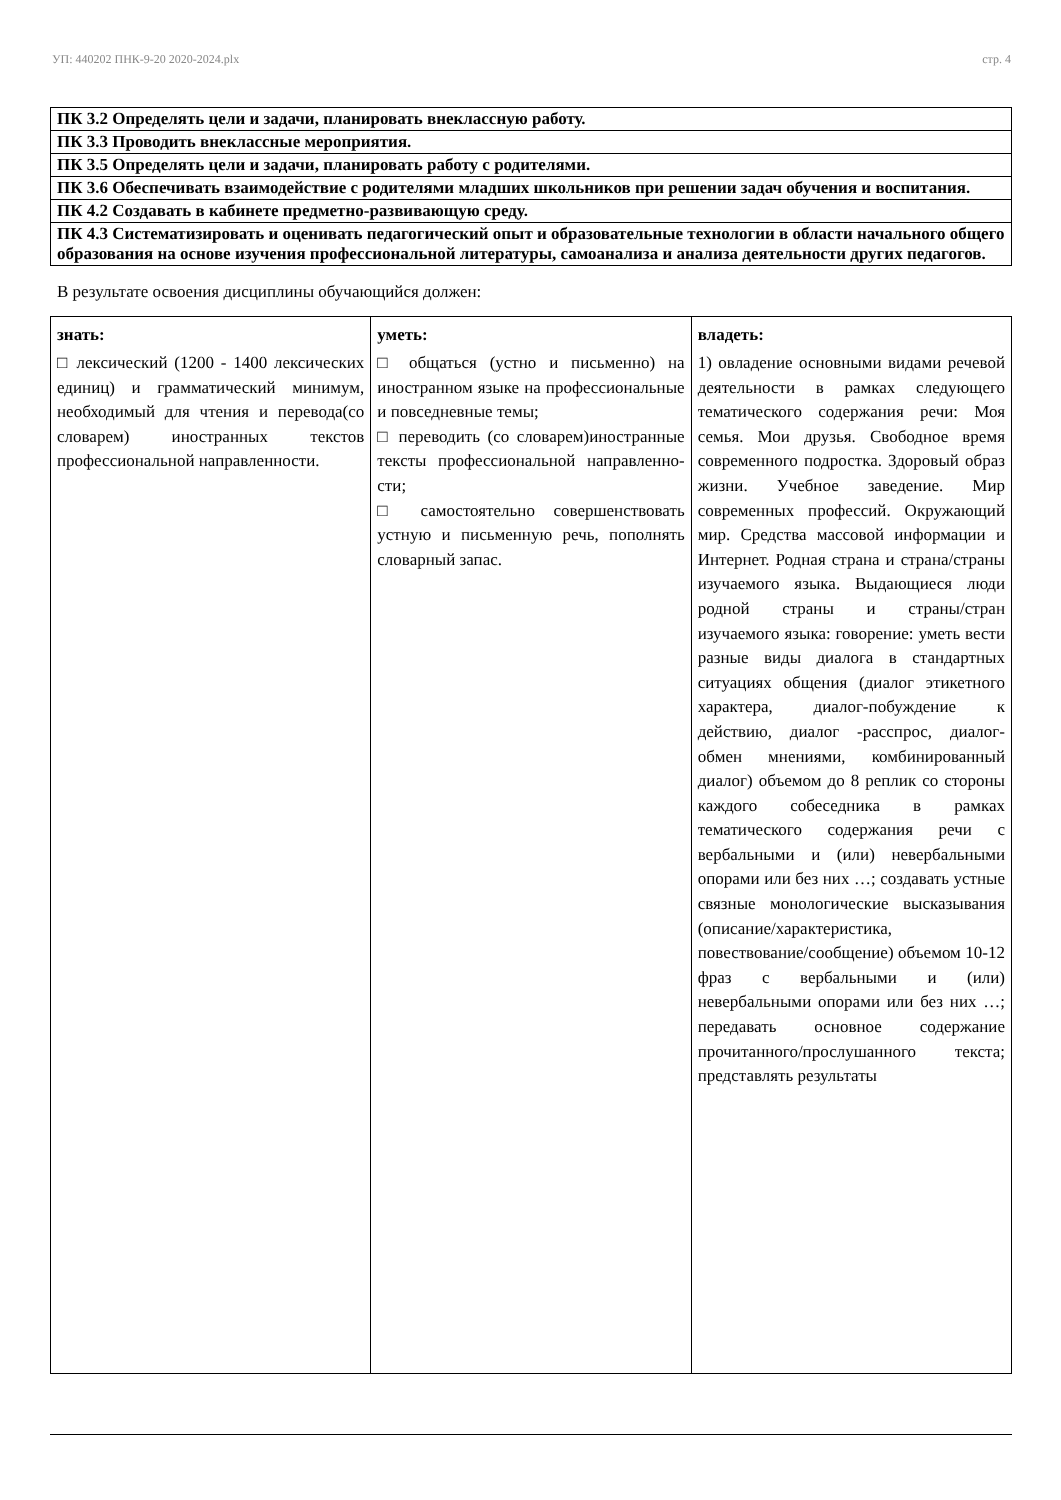УП: 440202 ПНК-9-20 2020-2024.plx стр. 4
| ПК 3.2 Определять цели и задачи, планировать внеклассную работу. |
| ПК 3.3 Проводить внеклассные мероприятия. |
| ПК 3.5 Определять цели и задачи, планировать работу с родителями. |
| ПК 3.6 Обеспечивать взаимодействие с родителями младших школьников при решении задач обучения и воспитания. |
| ПК 4.2 Создавать в кабинете предметно-развивающую среду. |
| ПК 4.3 Систематизировать и оценивать педагогический опыт и образовательные технологии в области начального общего образования на основе изучения профессиональной литературы, самоанализа и анализа деятельности других педагогов. |
В результате освоения дисциплины обучающийся должен:
| знать: | уметь: | владеть: |
| --- | --- | --- |
| □ лексический (1200 - 1400 лексических единиц) и грамматический минимум, необходимый для чтения и перевода(со словарем) иностранных текстов профессиональной направленности. | □ общаться (устно и письменно) на иностранном языке на профессиональные и повседневные темы; □ переводить (со словарем)иностранные тексты профессиональной направленно-сти; □ самостоятельно совершенствовать устную и письменную речь, пополнять словарный запас. | 1) овладение основными видами речевой деятельности в рамках следующего тематического содержания речи: Моя семья. Мои друзья. Свободное время современного подростка. Здоровый образ жизни. Учебное заведение. Мир современных профессий. Окружающий мир. Средства массовой информации и Интернет. Родная страна и страна/страны изучаемого языка. Выдающиеся люди родной страны и страны/стран изучаемого языка: говорение: уметь вести разные виды диалога в стандартных ситуациях общения (диалог этикетного характера, диалог-побуждение к действию, диалог -расспрос, диалог-обмен мнениями, комбинированный диалог) объемом до 8 реплик со стороны каждого собеседника в рамках тематического содержания речи с вербальными и (или) невербальными опорами или без них …; создавать устные связные монологические высказывания (описание/характеристика, повествование/сообщение) объемом 10-12 фраз с вербальными и (или) невербальными опорами или без них …; передавать основное содержание прочитанного/прослушанного текста; представлять результаты |